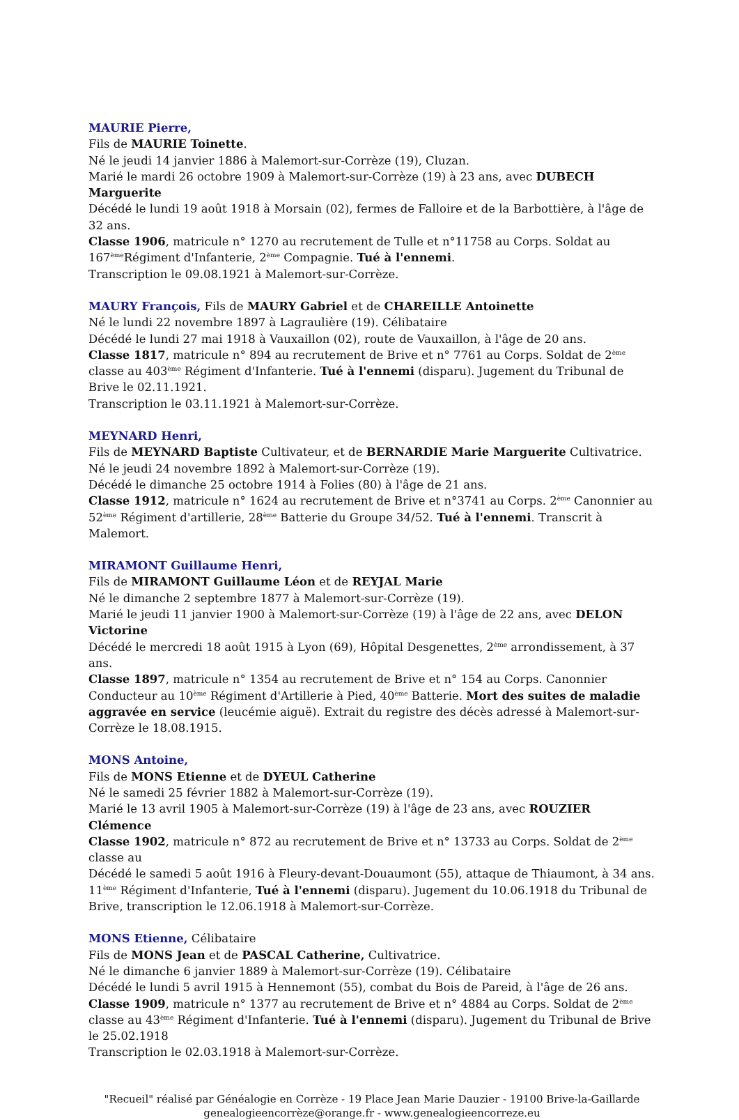MAURIE Pierre,
Fils de MAURIE Toinette.
Né le jeudi 14 janvier 1886 à Malemort-sur-Corrèze (19), Cluzan.
Marié le mardi 26 octobre 1909 à Malemort-sur-Corrèze (19) à 23 ans, avec DUBECH Marguerite
Décédé le lundi 19 août 1918 à Morsain (02), fermes de Falloire et de la Barbottière, à l'âge de 32 ans.
Classe 1906, matricule n° 1270 au recrutement de Tulle et n°11758 au Corps. Soldat au 167<sup>ème</sup>Régiment d'Infanterie, 2<sup>ème</sup> Compagnie. Tué à l'ennemi.
Transcription le 09.08.1921 à Malemort-sur-Corrèze.
MAURY François, Fils de MAURY Gabriel et de CHAREILLE Antoinette
Né le lundi 22 novembre 1897 à Lagraulière (19). Célibataire
Décédé le lundi 27 mai 1918 à Vauxaillon (02), route de Vauxaillon, à l'âge de 20 ans.
Classe 1817, matricule n° 894 au recrutement de Brive et n° 7761 au Corps. Soldat de 2<sup>ème</sup> classe au 403<sup>ème</sup> Régiment d'Infanterie. Tué à l'ennemi (disparu). Jugement du Tribunal de Brive le 02.11.1921.
Transcription le 03.11.1921 à Malemort-sur-Corrèze.
MEYNARD Henri,
Fils de MEYNARD Baptiste Cultivateur, et de BERNARDIE Marie Marguerite Cultivatrice.
Né le jeudi 24 novembre 1892 à Malemort-sur-Corrèze (19).
Décédé le dimanche 25 octobre 1914 à Folies (80) à l'âge de 21 ans.
Classe 1912, matricule n° 1624 au recrutement de Brive et n°3741 au Corps. 2<sup>ème</sup> Canonnier au 52<sup>ème</sup> Régiment d'artillerie, 28<sup>ème</sup> Batterie du Groupe 34/52. Tué à l'ennemi. Transcrit à Malemort.
MIRAMONT Guillaume Henri,
Fils de MIRAMONT Guillaume Léon et de REYJAL Marie
Né le dimanche 2 septembre 1877 à Malemort-sur-Corrèze (19).
Marié le jeudi 11 janvier 1900 à Malemort-sur-Corrèze (19) à l'âge de 22 ans, avec DELON Victorine
Décédé le mercredi 18 août 1915 à Lyon (69), Hôpital Desgenettes, 2<sup>ème</sup> arrondissement, à 37 ans.
Classe 1897, matricule n° 1354 au recrutement de Brive et n° 154 au Corps. Canonnier Conducteur au 10<sup>ème</sup> Régiment d'Artillerie à Pied, 40<sup>ème</sup> Batterie. Mort des suites de maladie aggravée en service (leucémie aiguë). Extrait du registre des décès adressé à Malemort-sur-Corrèze le 18.08.1915.
MONS Antoine,
Fils de MONS Etienne et de DYEUL Catherine
Né le samedi 25 février 1882 à Malemort-sur-Corrèze (19).
Marié le 13 avril 1905 à Malemort-sur-Corrèze (19) à l'âge de 23 ans, avec ROUZIER Clémence
Classe 1902, matricule n° 872 au recrutement de Brive et n° 13733 au Corps. Soldat de 2<sup>ème</sup> classe au
Décédé le samedi 5 août 1916 à Fleury-devant-Douaumont (55), attaque de Thiaumont, à 34 ans.
11<sup>ème</sup> Régiment d'Infanterie, Tué à l'ennemi (disparu). Jugement du 10.06.1918 du Tribunal de Brive, transcription le 12.06.1918 à Malemort-sur-Corrèze.
MONS Etienne, Célibataire
Fils de MONS Jean et de PASCAL Catherine, Cultivatrice.
Né le dimanche 6 janvier 1889 à Malemort-sur-Corrèze (19). Célibataire
Décédé le lundi 5 avril 1915 à Hennemont (55), combat du Bois de Pareid, à l'âge de 26 ans.
Classe 1909, matricule n° 1377 au recrutement de Brive et n° 4884 au Corps. Soldat de 2<sup>ème</sup> classe au 43<sup>ème</sup> Régiment d'Infanterie. Tué à l'ennemi (disparu). Jugement du Tribunal de Brive le 25.02.1918
Transcription le 02.03.1918 à Malemort-sur-Corrèze.
"Recueil" réalisé par Généalogie en Corrèze - 19 Place Jean Marie Dauzier - 19100 Brive-la-Gaillarde
genealogieencorrèze@orange.fr - www.genealogieencorreze.eu